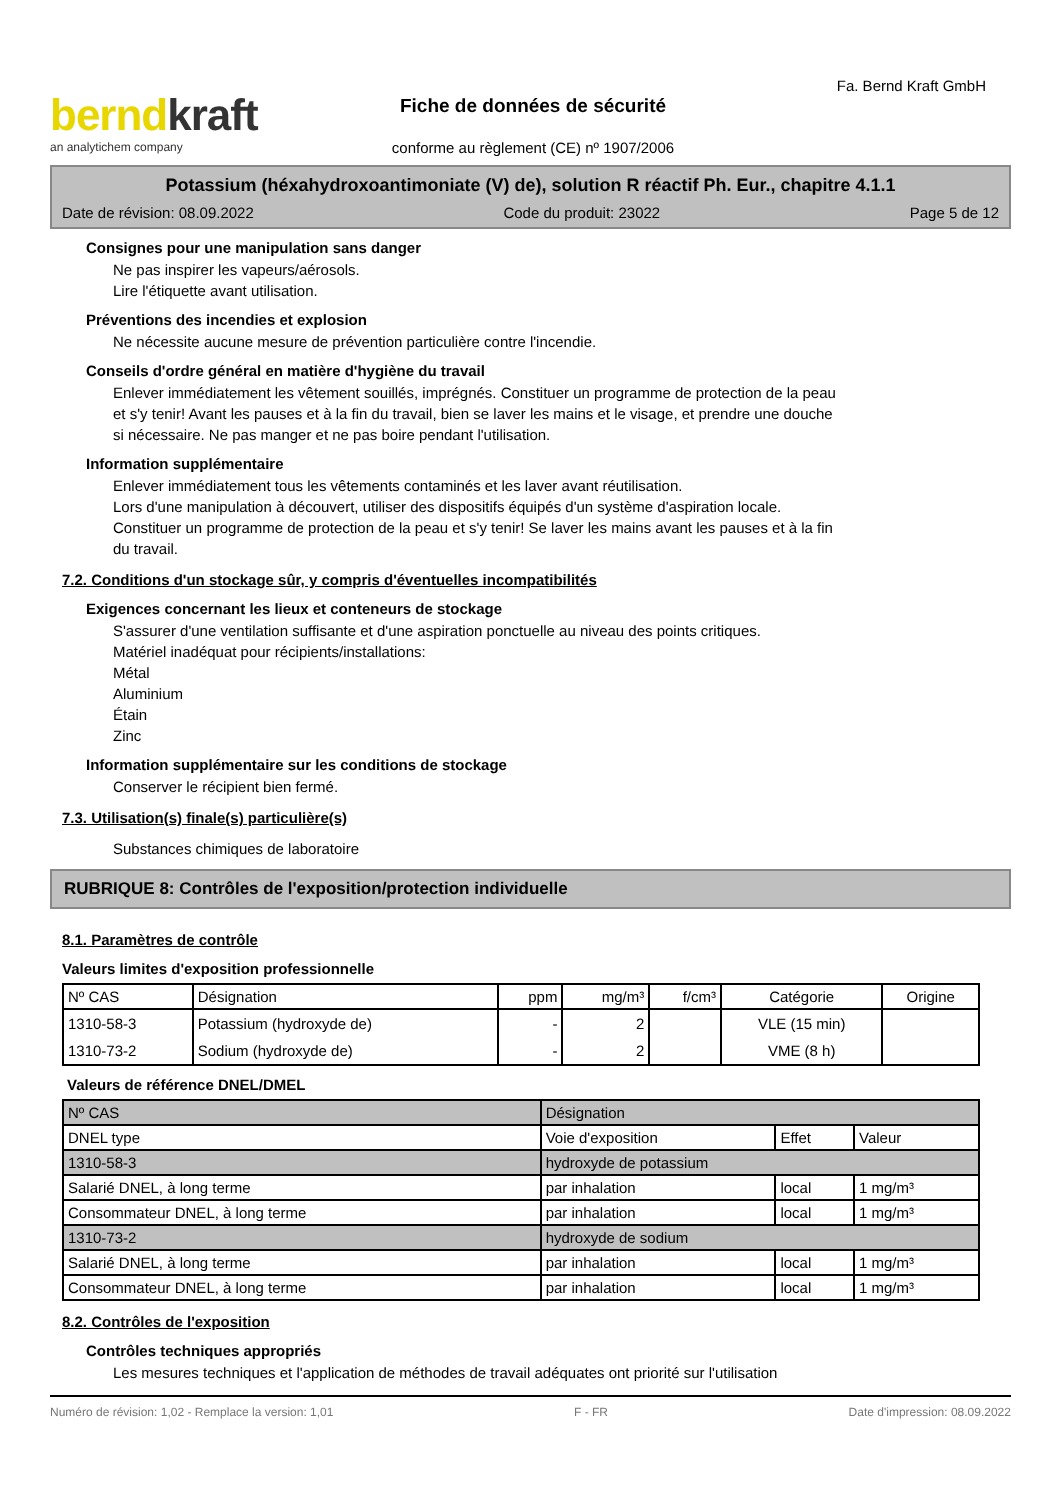berndkraft
an analytichem company
Fiche de données de sécurité
conforme au règlement (CE) nº 1907/2006
Fa. Bernd Kraft GmbH
Potassium (héxahydroxoantimoniate (V) de), solution R réactif Ph. Eur., chapitre 4.1.1
Date de révision: 08.09.2022 Code du produit: 23022 Page 5 de 12
Consignes pour une manipulation sans danger
Ne pas inspirer les vapeurs/aérosols.
Lire l'étiquette avant utilisation.
Préventions des incendies et explosion
Ne nécessite aucune mesure de prévention particulière contre l'incendie.
Conseils d'ordre général en matière d'hygiène du travail
Enlever immédiatement les vêtement souillés, imprégnés. Constituer un programme de protection de la peau
et s'y tenir! Avant les pauses et à la fin du travail, bien se laver les mains et le visage, et prendre une douche
si nécessaire. Ne pas manger et ne pas boire pendant l'utilisation.
Information supplémentaire
Enlever immédiatement tous les vêtements contaminés et les laver avant réutilisation.
Lors d'une manipulation à découvert, utiliser des dispositifs équipés d'un système d'aspiration locale.
Constituer un programme de protection de la peau et s'y tenir! Se laver les mains avant les pauses et à la fin
du travail.
7.2. Conditions d'un stockage sûr, y compris d'éventuelles incompatibilités
Exigences concernant les lieux et conteneurs de stockage
S'assurer d'une ventilation suffisante et d'une aspiration ponctuelle au niveau des points critiques.
Matériel inadéquat pour récipients/installations:
Métal
Aluminium
Étain
Zinc
Information supplémentaire sur les conditions de stockage
Conserver le récipient bien fermé.
7.3. Utilisation(s) finale(s) particulière(s)
Substances chimiques de laboratoire
RUBRIQUE 8: Contrôles de l'exposition/protection individuelle
8.1. Paramètres de contrôle
Valeurs limites d'exposition professionnelle
| Nº CAS | Désignation | ppm | mg/m³ | f/cm³ | Catégorie | Origine |
| --- | --- | --- | --- | --- | --- | --- |
| 1310-58-3 | Potassium (hydroxyde de) | - | 2 | | VLE (15 min) | |
| 1310-73-2 | Sodium (hydroxyde de) | - | 2 | | VME (8 h) | |
Valeurs de référence DNEL/DMEL
| Nº CAS | Désignation | | | |
| DNEL type | | Voie d'exposition | Effet | Valeur |
| 1310-58-3 | hydroxyde de potassium | | | |
| Salarié DNEL, à long terme | | par inhalation | local | 1 mg/m³ |
| Consommateur DNEL, à long terme | | par inhalation | local | 1 mg/m³ |
| 1310-73-2 | hydroxyde de sodium | | | |
| Salarié DNEL, à long terme | | par inhalation | local | 1 mg/m³ |
| Consommateur DNEL, à long terme | | par inhalation | local | 1 mg/m³ |
8.2. Contrôles de l'exposition
Contrôles techniques appropriés
Les mesures techniques et l'application de méthodes de travail adéquates ont priorité sur l'utilisation
Numéro de révision: 1,02 - Remplace la version: 1,01 F - FR Date d'impression: 08.09.2022